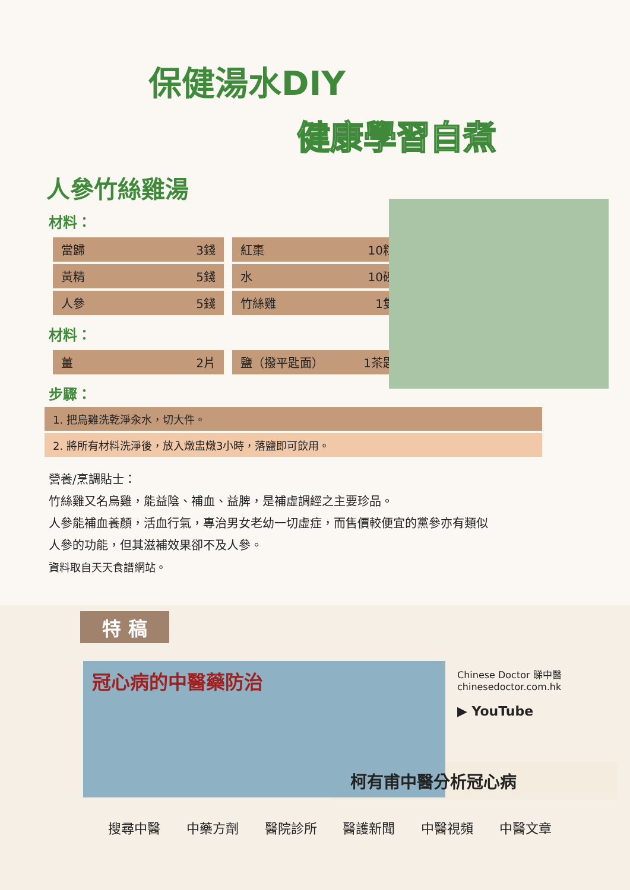保健湯水DIY
健康學習自煮
人參竹絲雞湯
材料：
| 當歸 3錢 | 紅棗 10粒 |
| 黃精 5錢 | 水 10碗 |
| 人參 5錢 | 竹絲雞 1隻 |
材料：
| 薑 2片 | 鹽（撥平匙面） 1茶匙 |
步驟：
1. 把烏雞洗乾淨汆水，切大件。
2. 將所有材料洗淨後，放入燉盅燉3小時，落鹽即可飲用。
營養/烹調貼士：
竹絲雞又名烏雞，能益陰、補血、益脾，是補虛調經之主要珍品。
人參能補血養顏，活血行氣，專治男女老幼一切虛症，而售價較便宜的黨參亦有類似
人參的功能，但其滋補效果卻不及人參。
資料取自天天食譜網站。
特 稿
冠心病的中醫藥防治
Chinese Doctor 睇中醫
chinesedoctor.com.hk
▶ YouTube
柯有甫中醫分析冠心病
搜尋中醫 中藥方劑 醫院診所 醫護新聞 中醫視頻 中醫文章